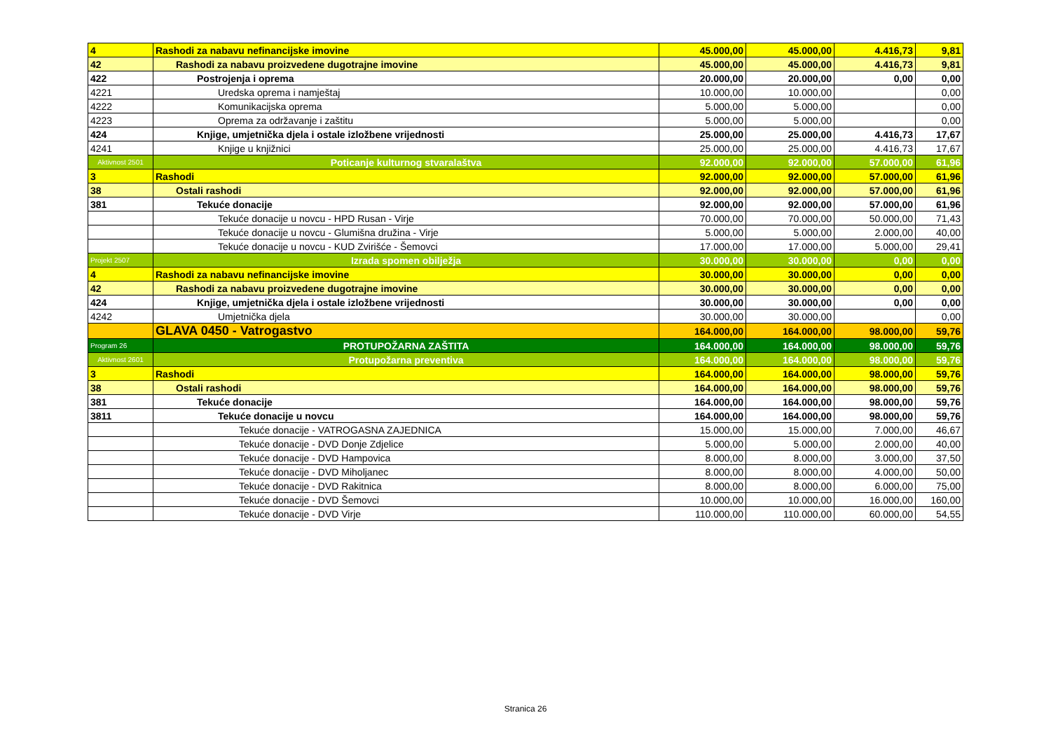| 4 | Rashodi za nabavu nefinancijske imovine | 45.000,00 | 45.000,00 | 4.416,73 | 9,81 |
| 42 | Rashodi za nabavu proizvedene dugotrajne imovine | 45.000,00 | 45.000,00 | 4.416,73 | 9,81 |
| 422 | Postrojenja i oprema | 20.000,00 | 20.000,00 | 0,00 | 0,00 |
| 4221 | Uredska oprema i namještaj | 10.000,00 | 10.000,00 | | 0,00 |
| 4222 | Komunikacijska oprema | 5.000,00 | 5.000,00 | | 0,00 |
| 4223 | Oprema za održavanje i zaštitu | 5.000,00 | 5.000,00 | | 0,00 |
| 424 | Knjige, umjetnička djela i ostale izložbene vrijednosti | 25.000,00 | 25.000,00 | 4.416,73 | 17,67 |
| 4241 | Knjige u knjižnici | 25.000,00 | 25.000,00 | 4.416,73 | 17,67 |
| Aktivnost 2501 | Poticanje kulturnog stvaralaštva | 92.000,00 | 92.000,00 | 57.000,00 | 61,96 |
| 3 | Rashodi | 92.000,00 | 92.000,00 | 57.000,00 | 61,96 |
| 38 | Ostali rashodi | 92.000,00 | 92.000,00 | 57.000,00 | 61,96 |
| 381 | Tekuće donacije | 92.000,00 | 92.000,00 | 57.000,00 | 61,96 |
| | Tekuće donacije u novcu - HPD Rusan - Virje | 70.000,00 | 70.000,00 | 50.000,00 | 71,43 |
| | Tekuće donacije u novcu - Glumišna družina - Virje | 5.000,00 | 5.000,00 | 2.000,00 | 40,00 |
| | Tekuće donacije u novcu - KUD Zvirišće - Šemovci | 17.000,00 | 17.000,00 | 5.000,00 | 29,41 |
| Projekt 2507 | Izrada spomen obilježja | 30.000,00 | 30.000,00 | 0,00 | 0,00 |
| 4 | Rashodi za nabavu nefinancijske imovine | 30.000,00 | 30.000,00 | 0,00 | 0,00 |
| 42 | Rashodi za nabavu proizvedene dugotrajne imovine | 30.000,00 | 30.000,00 | 0,00 | 0,00 |
| 424 | Knjige, umjetnička djela i ostale izložbene vrijednosti | 30.000,00 | 30.000,00 | 0,00 | 0,00 |
| 4242 | Umjetnička djela | 30.000,00 | 30.000,00 | | 0,00 |
| | GLAVA 0450 - Vatrogastvo | 164.000,00 | 164.000,00 | 98.000,00 | 59,76 |
| Program 26 | PROTUPOŽARNA ZAŠTITA | 164.000,00 | 164.000,00 | 98.000,00 | 59,76 |
| Aktivnost 2601 | Protupožarna preventiva | 164.000,00 | 164.000,00 | 98.000,00 | 59,76 |
| 3 | Rashodi | 164.000,00 | 164.000,00 | 98.000,00 | 59,76 |
| 38 | Ostali rashodi | 164.000,00 | 164.000,00 | 98.000,00 | 59,76 |
| 381 | Tekuće donacije | 164.000,00 | 164.000,00 | 98.000,00 | 59,76 |
| 3811 | Tekuće donacije u novcu | 164.000,00 | 164.000,00 | 98.000,00 | 59,76 |
| | Tekuće donacije - VATROGASNA ZAJEDNICA | 15.000,00 | 15.000,00 | 7.000,00 | 46,67 |
| | Tekuće donacije - DVD Donje Zdjelice | 5.000,00 | 5.000,00 | 2.000,00 | 40,00 |
| | Tekuće donacije - DVD Hampovica | 8.000,00 | 8.000,00 | 3.000,00 | 37,50 |
| | Tekuće donacije - DVD Miholjanec | 8.000,00 | 8.000,00 | 4.000,00 | 50,00 |
| | Tekuće donacije - DVD Rakitnica | 8.000,00 | 8.000,00 | 6.000,00 | 75,00 |
| | Tekuće donacije - DVD Šemovci | 10.000,00 | 10.000,00 | 16.000,00 | 160,00 |
| | Tekuće donacije - DVD Virje | 110.000,00 | 110.000,00 | 60.000,00 | 54,55 |
Stranica 26